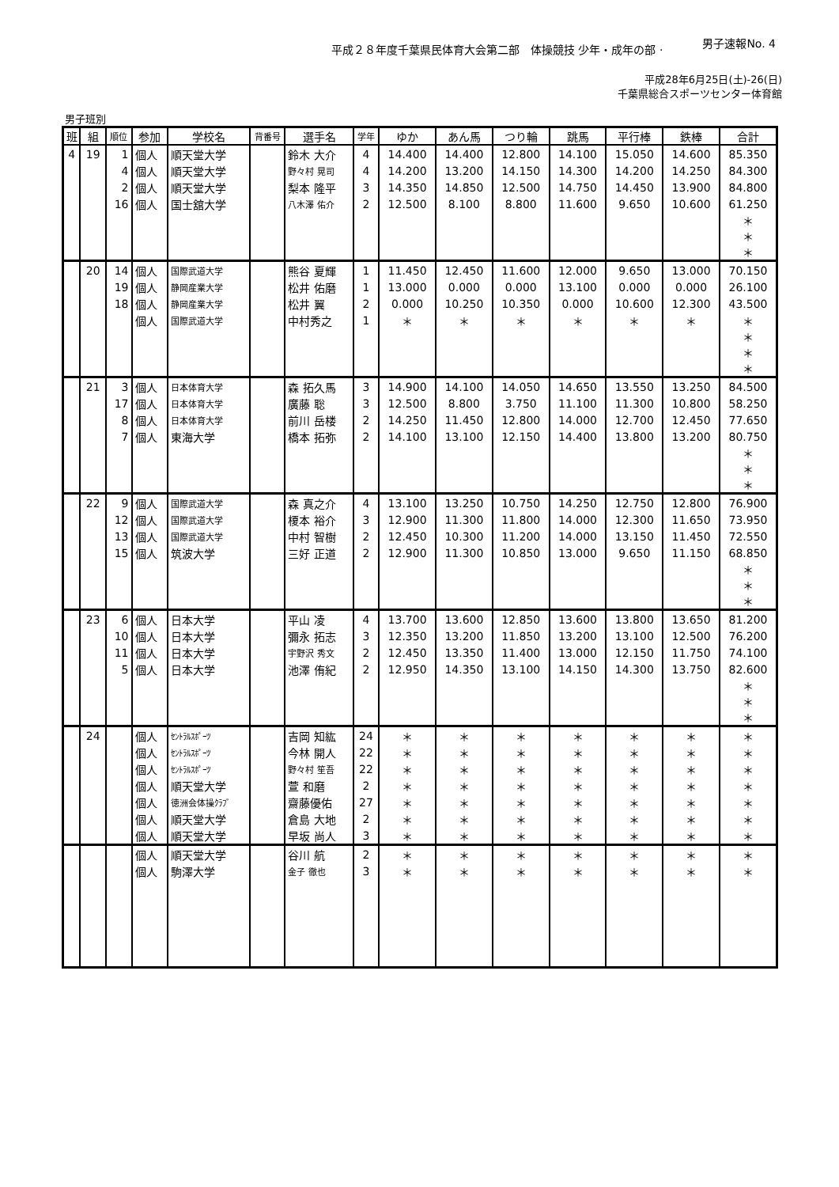平成２８年度千葉県民体育大会第二部　体操競技 少年・成年の部 ·
男子速報No. 4
平成28年6月25日(土)-26(日)
千葉県総合スポーツセンター体育館
男子班別
| 班 | 組 | 順位 | 参加 | 学校名 | 背番号 | 選手名 | 学年 | ゆか | あん馬 | つり輪 | 跳馬 | 平行棒 | 鉄棒 | 合計 |
| --- | --- | --- | --- | --- | --- | --- | --- | --- | --- | --- | --- | --- | --- | --- |
| 4 | 19 | 1 | 個人 | 順天堂大学 | | 鈴木 大介 | 4 | 14.400 | 14.400 | 12.800 | 14.100 | 15.050 | 14.600 | 85.350 |
| | | 4 | 個人 | 順天堂大学 | | 野々村 晃司 | 4 | 14.200 | 13.200 | 14.150 | 14.300 | 14.200 | 14.250 | 84.300 |
| | | 2 | 個人 | 順天堂大学 | | 梨本 隆平 | 3 | 14.350 | 14.850 | 12.500 | 14.750 | 14.450 | 13.900 | 84.800 |
| | | 16 | 個人 | 国士舘大学 | | 八木澤 佑介 | 2 | 12.500 | 8.100 | 8.800 | 11.600 | 9.650 | 10.600 | 61.250 |
| | | | | | | | | | | | | | | ＊ ＊ ＊ |
| | 20 | 14 | 個人 | 国際武道大学 | | 熊谷 夏輝 | 1 | 11.450 | 12.450 | 11.600 | 12.000 | 9.650 | 13.000 | 70.150 |
| | | 19 | 個人 | 静岡産業大学 | | 松井 佑磨 | 1 | 13.000 | 0.000 | 0.000 | 13.100 | 0.000 | 0.000 | 26.100 |
| | | 18 | 個人 | 静岡産業大学 | | 松井 翼 | 2 | 0.000 | 10.250 | 10.350 | 0.000 | 10.600 | 12.300 | 43.500 |
| | | | 個人 | 国際武道大学 | | 中村秀之 | 1 | ＊ | ＊ | ＊ | ＊ | ＊ | ＊ | ＊ |
| | | | | | | | | | | | | | | ＊ ＊ ＊ |
| | 21 | 3 | 個人 | 日本体育大学 | | 森 拓久馬 | 3 | 14.900 | 14.100 | 14.050 | 14.650 | 13.550 | 13.250 | 84.500 |
| | | 17 | 個人 | 日本体育大学 | | 廣藤 聡 | 3 | 12.500 | 8.800 | 3.750 | 11.100 | 11.300 | 10.800 | 58.250 |
| | | 8 | 個人 | 日本体育大学 | | 前川 岳楼 | 2 | 14.250 | 11.450 | 12.800 | 14.000 | 12.700 | 12.450 | 77.650 |
| | | 7 | 個人 | 東海大学 | | 橋本 拓弥 | 2 | 14.100 | 13.100 | 12.150 | 14.400 | 13.800 | 13.200 | 80.750 |
| | | | | | | | | | | | | | | ＊ ＊ ＊ |
| | 22 | 9 | 個人 | 国際武道大学 | | 森 真之介 | 4 | 13.100 | 13.250 | 10.750 | 14.250 | 12.750 | 12.800 | 76.900 |
| | | 12 | 個人 | 国際武道大学 | | 榎本 裕介 | 3 | 12.900 | 11.300 | 11.800 | 14.000 | 12.300 | 11.650 | 73.950 |
| | | 13 | 個人 | 国際武道大学 | | 中村 智樹 | 2 | 12.450 | 10.300 | 11.200 | 14.000 | 13.150 | 11.450 | 72.550 |
| | | 15 | 個人 | 筑波大学 | | 三好 正道 | 2 | 12.900 | 11.300 | 10.850 | 13.000 | 9.650 | 11.150 | 68.850 |
| | | | | | | | | | | | | | | ＊ ＊ ＊ |
| | 23 | 6 | 個人 | 日本大学 | | 平山 凌 | 4 | 13.700 | 13.600 | 12.850 | 13.600 | 13.800 | 13.650 | 81.200 |
| | | 10 | 個人 | 日本大学 | | 彌永 拓志 | 3 | 12.350 | 13.200 | 11.850 | 13.200 | 13.100 | 12.500 | 76.200 |
| | | 11 | 個人 | 日本大学 | | 宇野沢 秀文 | 2 | 12.450 | 13.350 | 11.400 | 13.000 | 12.150 | 11.750 | 74.100 |
| | | 5 | 個人 | 日本大学 | | 池澤 侑紀 | 2 | 12.950 | 14.350 | 13.100 | 14.150 | 14.300 | 13.750 | 82.600 |
| | | | | | | | | | | | | | | ＊ ＊ ＊ |
| | 24 | | 個人 | ｾﾝﾄﾗﾙｽﾎﾟｰﾂ | | 吉岡 知紘 | 24 | ＊ | ＊ | ＊ | ＊ | ＊ | ＊ | ＊ |
| | | | 個人 | ｾﾝﾄﾗﾙｽﾎﾟｰﾂ | | 今林 開人 | 22 | ＊ | ＊ | ＊ | ＊ | ＊ | ＊ | ＊ |
| | | | 個人 | ｾﾝﾄﾗﾙｽﾎﾟｰﾂ | | 野々村 笙吾 | 22 | ＊ | ＊ | ＊ | ＊ | ＊ | ＊ | ＊ |
| | | | 個人 | 順天堂大学 | | 萱 和磨 | 2 | ＊ | ＊ | ＊ | ＊ | ＊ | ＊ | ＊ |
| | | | 個人 | 徳洲会体操ｸﾗﾌﾞ | | 齋藤優佑 | 27 | ＊ | ＊ | ＊ | ＊ | ＊ | ＊ | ＊ |
| | | | 個人 | 順天堂大学 | | 倉島 大地 | 2 | ＊ | ＊ | ＊ | ＊ | ＊ | ＊ | ＊ |
| | | | 個人 | 順天堂大学 | | 早坂 尚人 | 3 | ＊ | ＊ | ＊ | ＊ | ＊ | ＊ | ＊ |
| | | | 個人 | 順天堂大学 | | 谷川 航 | 2 | ＊ | ＊ | ＊ | ＊ | ＊ | ＊ | ＊ |
| | | | 個人 | 駒澤大学 | | 金子 徹也 | 3 | ＊ | ＊ | ＊ | ＊ | ＊ | ＊ | ＊ |